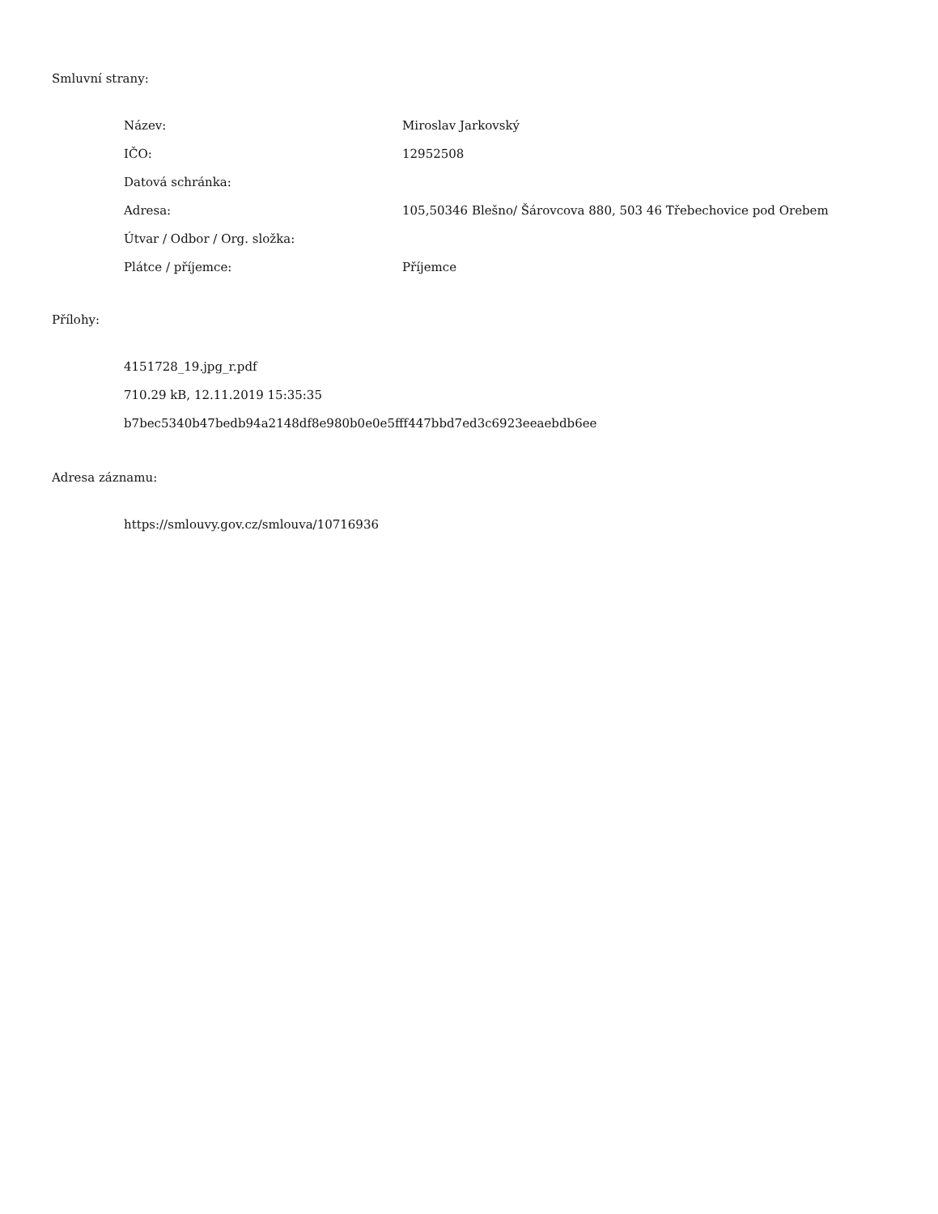Smluvní strany:
| Název: | Miroslav Jarkovský |
| IČO: | 12952508 |
| Datová schránka: | |
| Adresa: | 105,50346 Blešno/ Šárovcova 880, 503 46 Třebechovice pod Orebem |
| Útvar / Odbor / Org. složka: | |
| Plátce / příjemce: | Příjemce |
Přílohy:
4151728_19.jpg_r.pdf
710.29 kB, 12.11.2019 15:35:35
b7bec5340b47bedb94a2148df8e980b0e0e5fff447bbd7ed3c6923eeaebdb6ee
Adresa záznamu:
https://smlouvy.gov.cz/smlouva/10716936